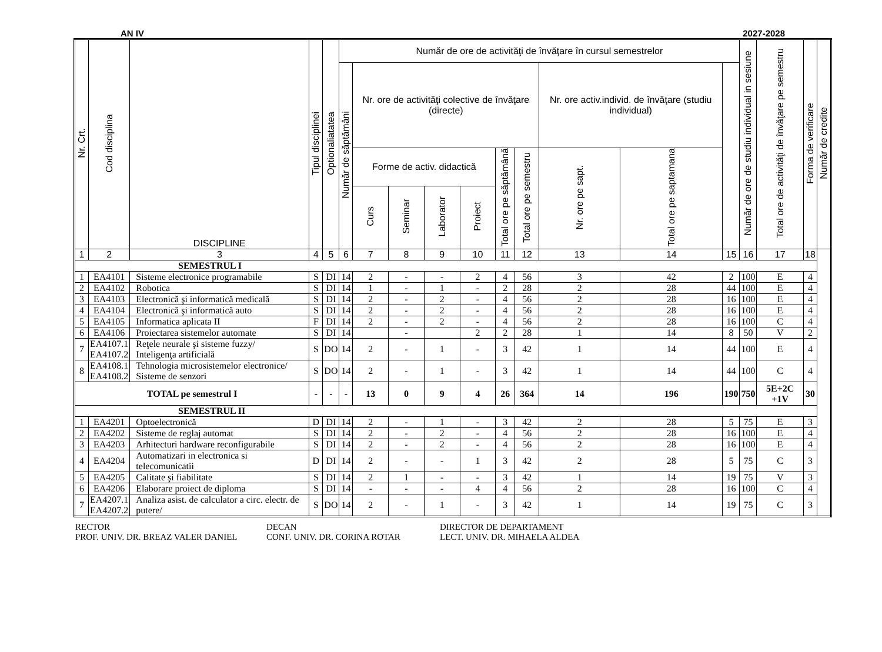AN IV 2027-2028
| Nr. Crt. | Cod disciplina | DISCIPLINE | Tipul disciplinei | Optionaliatatea | Număr de ore de activităţi de învăţare în cursul semestrelor | | | | | | | | | | Număr de ore de studiu individual in sesiune | Total ore de activităţi de învăţare pe semestru | Forma de verificare | Număr de credite |
| --- | --- | --- | --- | --- | --- | --- | --- | --- | --- | --- | --- | --- | --- | --- | --- | --- | --- | --- |
| | | | | | Număr de săptămâni | Nr. ore de activităţi colective de învăţare (directe) | | | | | | Nr. ore activ.individ. de învăţare (studiu individual) | | | | | | |
| | | | | | | Forme de activ. didactică | | | | Total ore pe săptămână | Total ore pe semestru | Nr. ore pe sapt. | Total ore pe saptamana | | | | | |
| | | | | | | Curs | Seminar | Laborator | Proiect | | | | | | | | | |
| 1 | 2 | 3 | 4 | 5 | 6 | 7 | 8 | 9 | 10 | 11 | 12 | 13 | 14 | 15 | 16 | 17 | 18 | |
| SEMESTRUL I | | | | | | | | | | | | | | | | | | |
| 1 | EA4101 | Sisteme electronice programabile | S | DI | 14 | 2 | - | - | 2 | 4 | 56 | 3 | 42 | 2 | 100 | E | 4 | |
| 2 | EA4102 | Robotica | S | DI | 14 | 1 | - | 1 | - | 2 | 28 | 2 | 28 | 44 | 100 | E | 4 | |
| 3 | EA4103 | Electronică şi informatică medicală | S | DI | 14 | 2 | - | 2 | - | 4 | 56 | 2 | 28 | 16 | 100 | E | 4 | |
| 4 | EA4104 | Electronică şi informatică auto | S | DI | 14 | 2 | - | 2 | - | 4 | 56 | 2 | 28 | 16 | 100 | E | 4 | |
| 5 | EA4105 | Informatica aplicata II | F | DI | 14 | 2 | - | 2 | - | 4 | 56 | 2 | 28 | 16 | 100 | C | 4 | |
| 6 | EA4106 | Proiectarea sistemelor automate | S | DI | 14 | | - | | 2 | 2 | 28 | 1 | 14 | 8 | 50 | V | 2 | |
| 7 | EA4107.1 EA4107.2 | Reţele neurale şi sisteme fuzzy/ Inteligenţa artificială | S | DO | 14 | 2 | - | 1 | - | 3 | 42 | 1 | 14 | 44 | 100 | E | 4 | |
| 8 | EA4108.1 EA4108.2 | Tehnologia microsistemelor electronice/ Sisteme de senzori | S | DO | 14 | 2 | - | 1 | - | 3 | 42 | 1 | 14 | 44 | 100 | C | 4 | |
| TOTAL pe semestrul I | | | - | - | - | 13 | 0 | 9 | 4 | 26 | 364 | 14 | 196 | 190 | 750 | 5E+2C +1V | 30 | |
| SEMESTRUL II | | | | | | | | | | | | | | | | | | |
| 1 | EA4201 | Optoelectronică | D | DI | 14 | 2 | - | 1 | - | 3 | 42 | 2 | 28 | 5 | 75 | E | 3 | |
| 2 | EA4202 | Sisteme de reglaj automat | S | DI | 14 | 2 | - | 2 | - | 4 | 56 | 2 | 28 | 16 | 100 | E | 4 | |
| 3 | EA4203 | Arhitecturi hardware reconfigurabile | S | DI | 14 | 2 | - | 2 | - | 4 | 56 | 2 | 28 | 16 | 100 | E | 4 | |
| 4 | EA4204 | Automatizari in electronica si telecomunicatii | D | DI | 14 | 2 | - | - | 1 | 3 | 42 | 2 | 28 | 5 | 75 | C | 3 | |
| 5 | EA4205 | Calitate şi fiabilitate | S | DI | 14 | 2 | 1 | - | - | 3 | 42 | 1 | 14 | 19 | 75 | V | 3 | |
| 6 | EA4206 | Elaborare proiect de diploma | S | DI | 14 | - | - | - | 4 | 4 | 56 | 2 | 28 | 16 | 100 | C | 4 | |
| 7 | EA4207.1 EA4207.2 | Analiza asist. de calculator a circ. electr. de putere/ | S | DO | 14 | 2 | - | 1 | - | 3 | 42 | 1 | 14 | 19 | 75 | C | 3 | |
RECTOR
PROF. UNIV. DR. BREAZ VALER DANIEL
DECAN
CONF. UNIV. DR. CORINA ROTAR
DIRECTOR DE DEPARTAMENT
LECT. UNIV. DR. MIHAELA ALDEA